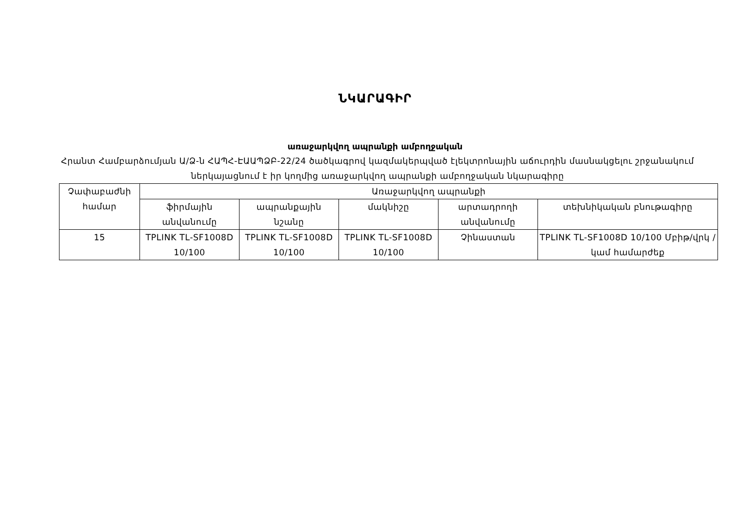ՆԿԱՐԱԳԻՐ
առաջարկվող ապրանքի ամբողջական
Հրանտ Համբարձումյան Ա/Ձ-ն ՀԱՊՀ-ԷԱԱՊՁԲ-22/24 ծածկագրով կազմակերպված էլեկտրոնային աճուրդին մասնակցելու շրջանակում ներկայացնում է իր կողմից առաջարկվող ապրանքի ամբողջական նկարագիրը
| Չափաբաժնի համար | Առաջարկվող ապրանքի | | | | |
| --- | --- | --- | --- | --- | --- |
| | ֆիրմային անվանումը | ապրանքային նշանը | մակնիշը | արտադրողի անվանումը | տեխնիկական բնութագիրը |
| 15 | TPLINK TL-SF1008D 10/100 | TPLINK TL-SF1008D 10/100 | TPLINK TL-SF1008D 10/100 | Չինաստան | TPLINK TL-SF1008D 10/100 Մբիթ/վրկ / կամ համարժեք |